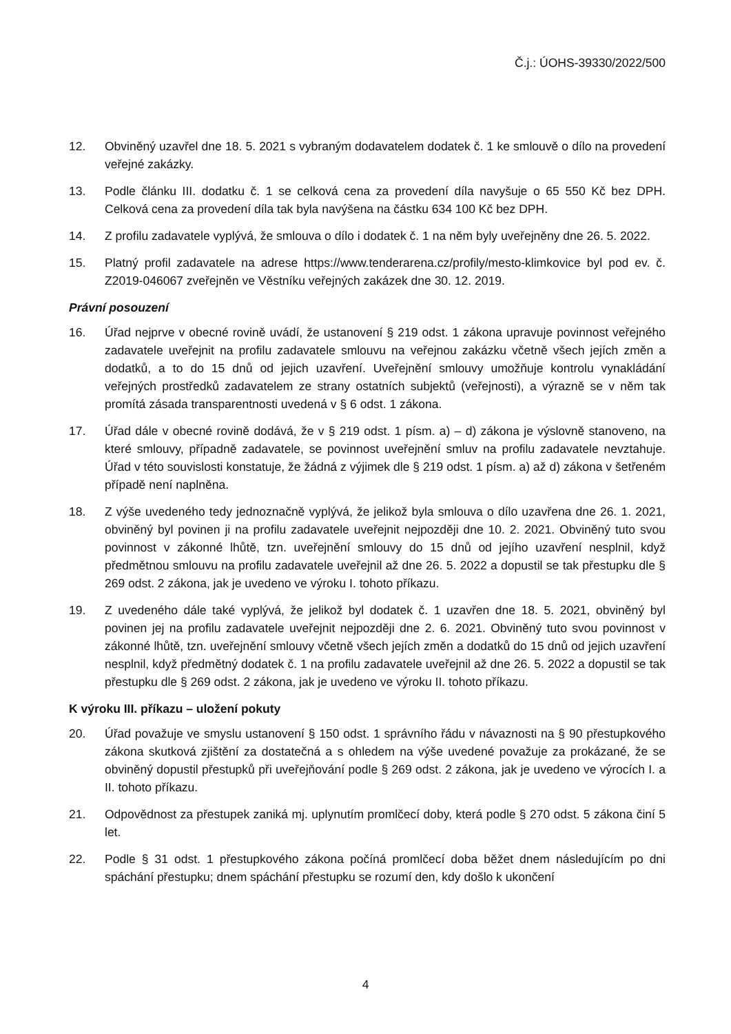Č.j.: ÚOHS-39330/2022/500
12. Obviněný uzavřel dne 18. 5. 2021 s vybraným dodavatelem dodatek č. 1 ke smlouvě o dílo na provedení veřejné zakázky.
13. Podle článku III. dodatku č. 1 se celková cena za provedení díla navyšuje o 65 550 Kč bez DPH. Celková cena za provedení díla tak byla navýšena na částku 634 100 Kč bez DPH.
14. Z profilu zadavatele vyplývá, že smlouva o dílo i dodatek č. 1 na něm byly uveřejněny dne 26. 5. 2022.
15. Platný profil zadavatele na adrese https://www.tenderarena.cz/profily/mesto-klimkovice byl pod ev. č. Z2019-046067 zveřejněn ve Věstníku veřejných zakázek dne 30. 12. 2019.
Právní posouzení
16. Úřad nejprve v obecné rovině uvádí, že ustanovení § 219 odst. 1 zákona upravuje povinnost veřejného zadavatele uveřejnit na profilu zadavatele smlouvu na veřejnou zakázku včetně všech jejích změn a dodatků, a to do 15 dnů od jejich uzavření. Uveřejnění smlouvy umožňuje kontrolu vynakládání veřejných prostředků zadavatelem ze strany ostatních subjektů (veřejnosti), a výrazně se v něm tak promítá zásada transparentnosti uvedená v § 6 odst. 1 zákona.
17. Úřad dále v obecné rovině dodává, že v § 219 odst. 1 písm. a) – d) zákona je výslovně stanoveno, na které smlouvy, případně zadavatele, se povinnost uveřejnění smluv na profilu zadavatele nevztahuje. Úřad v této souvislosti konstatuje, že žádná z výjimek dle § 219 odst. 1 písm. a) až d) zákona v šetřeném případě není naplněna.
18. Z výše uvedeného tedy jednoznačně vyplývá, že jelikož byla smlouva o dílo uzavřena dne 26. 1. 2021, obviněný byl povinen ji na profilu zadavatele uveřejnit nejpozději dne 10. 2. 2021. Obviněný tuto svou povinnost v zákonné lhůtě, tzn. uveřejnění smlouvy do 15 dnů od jejího uzavření nesplnil, když předmětnou smlouvu na profilu zadavatele uveřejnil až dne 26. 5. 2022 a dopustil se tak přestupku dle § 269 odst. 2 zákona, jak je uvedeno ve výroku I. tohoto příkazu.
19. Z uvedeného dále také vyplývá, že jelikož byl dodatek č. 1 uzavřen dne 18. 5. 2021, obviněný byl povinen jej na profilu zadavatele uveřejnit nejpozději dne 2. 6. 2021. Obviněný tuto svou povinnost v zákonné lhůtě, tzn. uveřejnění smlouvy včetně všech jejích změn a dodatků do 15 dnů od jejich uzavření nesplnil, když předmětný dodatek č. 1 na profilu zadavatele uveřejnil až dne 26. 5. 2022 a dopustil se tak přestupku dle § 269 odst. 2 zákona, jak je uvedeno ve výroku II. tohoto příkazu.
K výroku III. příkazu – uložení pokuty
20. Úřad považuje ve smyslu ustanovení § 150 odst. 1 správního řádu v návaznosti na § 90 přestupkového zákona skutková zjištění za dostatečná a s ohledem na výše uvedené považuje za prokázané, že se obviněný dopustil přestupků při uveřejňování podle § 269 odst. 2 zákona, jak je uvedeno ve výrocích I. a II. tohoto příkazu.
21. Odpovědnost za přestupek zaniká mj. uplynutím promlčecí doby, která podle § 270 odst. 5 zákona činí 5 let.
22. Podle § 31 odst. 1 přestupkového zákona počíná promlčecí doba běžet dnem následujícím po dni spáchání přestupku; dnem spáchání přestupku se rozumí den, kdy došlo k ukončení
4